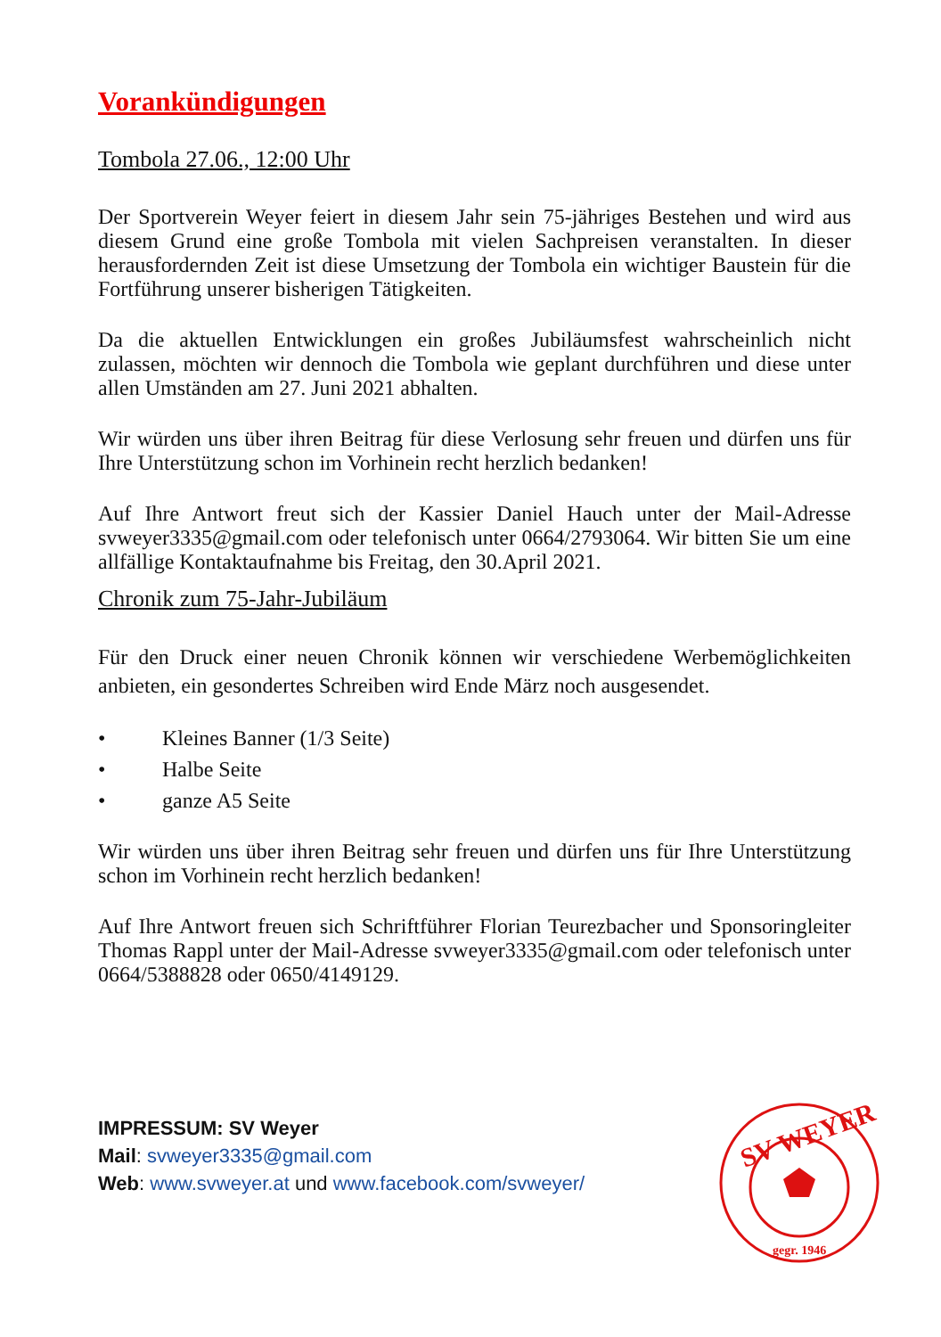Vorankündigungen
Tombola 27.06., 12:00 Uhr
Der Sportverein Weyer feiert in diesem Jahr sein 75-jähriges Bestehen und wird aus diesem Grund eine große Tombola mit vielen Sachpreisen veranstalten. In dieser herausfordernden Zeit ist diese Umsetzung der Tombola ein wichtiger Baustein für die Fortführung unserer bisherigen Tätigkeiten.
Da die aktuellen Entwicklungen ein großes Jubiläumsfest wahrscheinlich nicht zulassen, möchten wir dennoch die Tombola wie geplant durchführen und diese unter allen Umständen am 27. Juni 2021 abhalten.
Wir würden uns über ihren Beitrag für diese Verlosung sehr freuen und dürfen uns für Ihre Unterstützung schon im Vorhinein recht herzlich bedanken!
Auf Ihre Antwort freut sich der Kassier Daniel Hauch unter der Mail-Adresse svweyer3335@gmail.com oder telefonisch unter 0664/2793064. Wir bitten Sie um eine allfällige Kontaktaufnahme bis Freitag, den 30.April 2021.
Chronik zum 75-Jahr-Jubiläum
Für den Druck einer neuen Chronik können wir verschiedene Werbemöglichkeiten anbieten, ein gesondertes Schreiben wird Ende März noch ausgesendet.
• Kleines Banner (1/3 Seite)
• Halbe Seite
• ganze A5 Seite
Wir würden uns über ihren Beitrag sehr freuen und dürfen uns für Ihre Unterstützung schon im Vorhinein recht herzlich bedanken!
Auf Ihre Antwort freuen sich Schriftführer Florian Teurezbacher und Sponsoringleiter Thomas Rappl unter der Mail-Adresse svweyer3335@gmail.com oder telefonisch unter 0664/5388828 oder 0650/4149129.
IMPRESSUM: SV Weyer
Mail: svweyer3335@gmail.com
Web: www.svweyer.at und www.facebook.com/svweyer/
SV WEYER
gegr. 1946